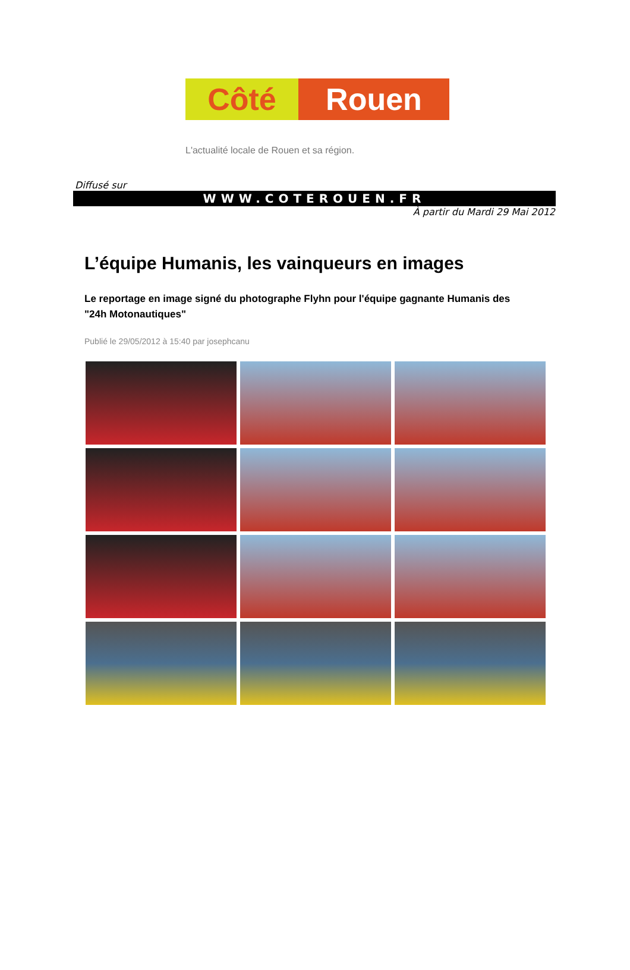Côté Rouen
L'actualité locale de Rouen et sa région.
Diffusé sur
WWW.COTEROUEN.FR
À partir du Mardi 29 Mai 2012
L’équipe Humanis, les vainqueurs en images
Le reportage en image signé du photographe Flyhn pour l'équipe gagnante Humanis des "24h Motonautiques"
Publié le 29/05/2012 à 15:40 par josephcanu